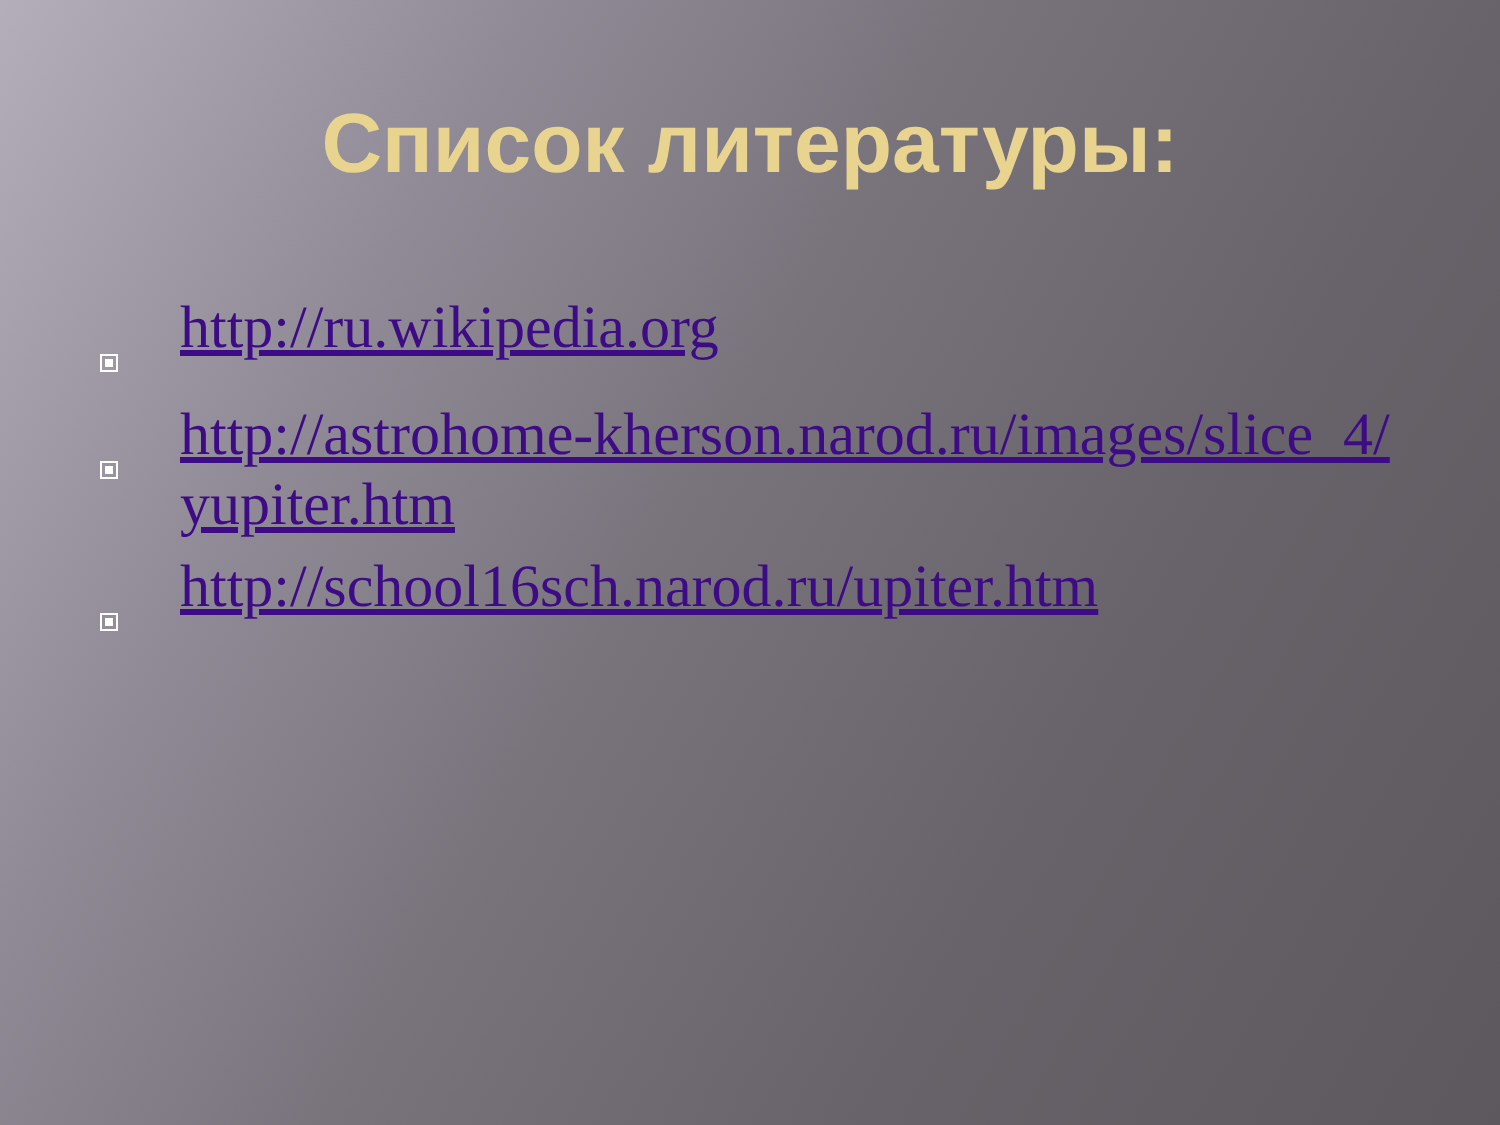Список литературы:
http://ru.wikipedia.org
http://astrohome-kherson.narod.ru/images/slice_4/yupiter.htm
http://school16sch.narod.ru/upiter.htm